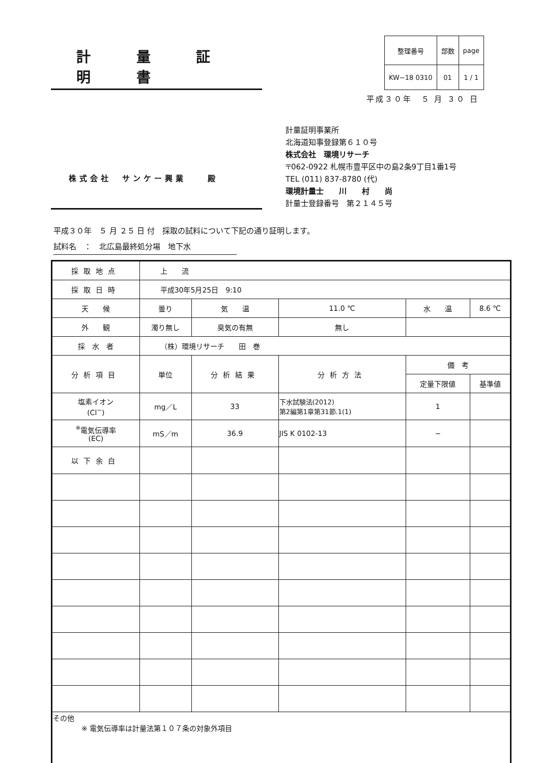計 量 証 明 書
| 整理番号 | 部数 | page |
| KW−18 0310 | 01 | 1 / 1 |
平成３０年　５ 月 ３０ 日
株式会社　サンケー興業　　殿
計量証明事業所
北海道知事登録第６１０号
株式会社　環境リサーチ
〒062-0922 札幌市豊平区中の島2条9丁目1番1号
TEL (011) 837-8780 (代)
環境計量士　　川　　村　　尚
計量士登録番号　第２１４５号
平成３０年　５ 月 ２５ 日 付　採取の試料について下記の通り証明します。
試料名　：　北広島最終処分場　地下水
| 採取地点 | 上 流 | | | | |
| 採取日時 | 平成30年5月25日 9:10 | | | | |
| 天 候 | 曇り | 気 温 | 11.0 ℃ | 水 温 | 8.6 ℃ |
| 外 観 | 濁り無し | 臭気の有無 | 無し | | |
| 採 水 者 | （株）環境リサーチ 田 巻 | | | | |
| 分析項目 | 単位 | 分析結果 | 分析方法 | 備 考 | |
| | | | | 定量下限値 | 基準値 |
| 塩素イオン (Cl<sup>−</sup>) | mg／L | 33 | 下水試験法(2012) 第2編第1章第31節.1(1) | 1 | |
| <sup>※</sup>電気伝導率 (EC) | mS／m | 36.9 | JIS K 0102-13 | − | |
| 以下余白 | | | | | |
| その他 ※ 電気伝導率は計量法第１０７条の対象外項目 | | | | | |